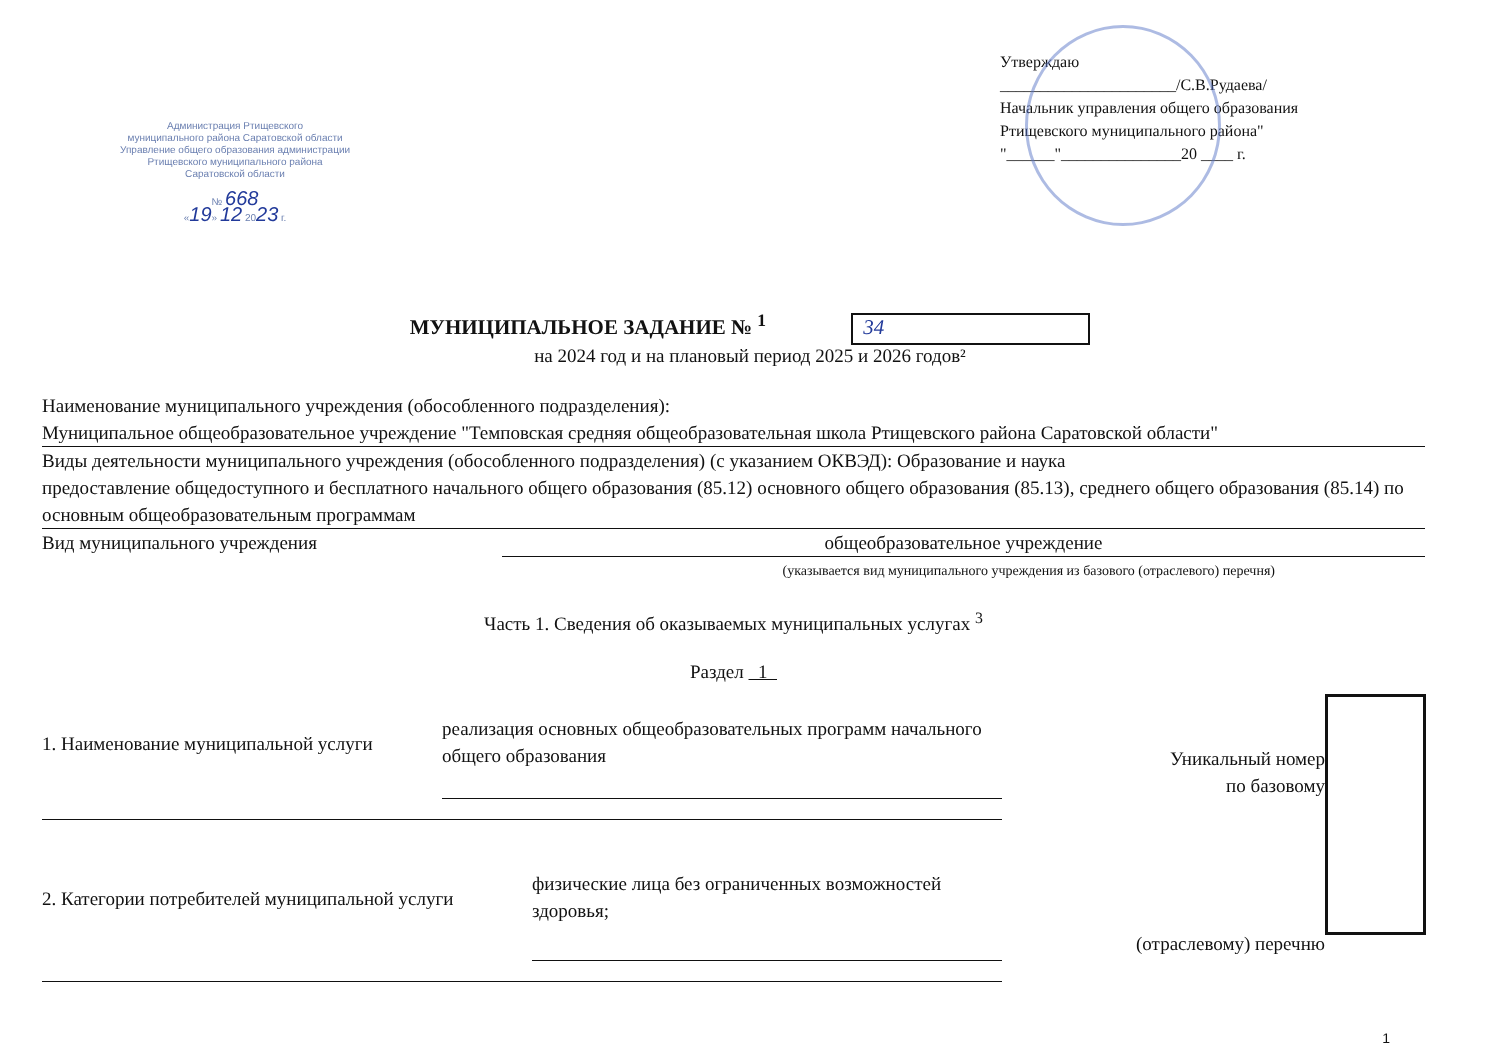Администрация Ртищевского
муниципального района Саратовской области
Управление общего образования администрации
Ртищевского муниципального района
Саратовской области
№ 668
«19» 12 2023 г.
Утверждаю
______________________/С.В.Рудаева/
Начальник управления общего образования Ртищевского муниципального района"
"______"_______________20 ____ г.
МУНИЦИПАЛЬНОЕ ЗАДАНИЕ № <sup>1</sup> 34
на 2024 год и на плановый период 2025 и 2026 годов²
Наименование муниципального учреждения (обособленного подразделения):
Муниципальное общеобразовательное учреждение "Темповская средняя общеобразовательная школа Ртищевского района Саратовской области"
Виды деятельности муниципального учреждения (обособленного подразделения) (с указанием ОКВЭД): Образование и наука
предоставление общедоступного и бесплатного начального общего образования (85.12) основного общего образования (85.13), среднего общего образования (85.14) по основным общеобразовательным программам
Вид муниципального учреждения общеобразовательное учреждение
(указывается вид муниципального учреждения из базового (отраслевого) перечня)
Часть 1. Сведения об оказываемых муниципальных услугах <sup>3</sup>
Раздел 1
1. Наименование муниципальной услуги реализация основных общеобразовательных программ начального общего образования Уникальный номер
по базовому
2. Категории потребителей муниципальной услуги физические лица без ограниченных возможностей здоровья; (отраслевому) перечню
1